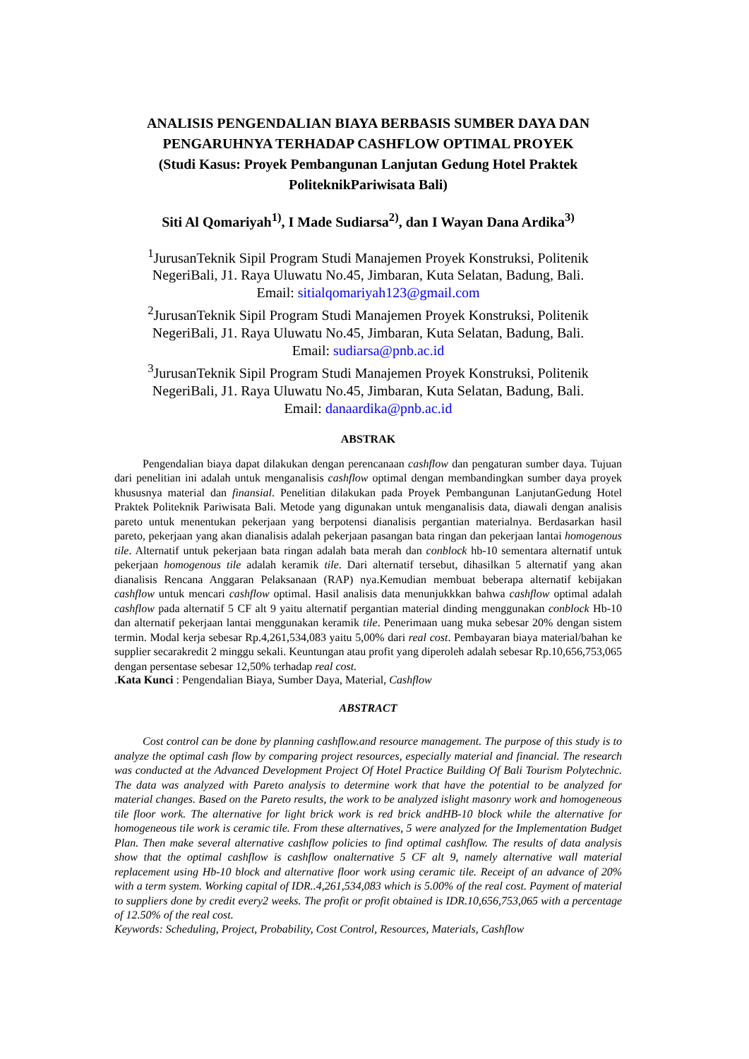ANALISIS PENGENDALIAN BIAYA BERBASIS SUMBER DAYA DAN PENGARUHNYA TERHADAP CASHFLOW OPTIMAL PROYEK
(Studi Kasus: Proyek Pembangunan Lanjutan Gedung Hotel Praktek PoliteknikPariwisata Bali)
Siti Al Qomariyah<sup>1)</sup>, I Made Sudiarsa<sup>2)</sup>, dan I Wayan Dana Ardika<sup>3)</sup>
<sup>1</sup> JurusanTeknik Sipil Program Studi Manajemen Proyek Konstruksi, Politenik NegeriBali, J1. Raya Uluwatu No.45, Jimbaran, Kuta Selatan, Badung, Bali.
Email: sitialqomariyah123@gmail.com
<sup>2</sup> JurusanTeknik Sipil Program Studi Manajemen Proyek Konstruksi, Politenik NegeriBali, J1. Raya Uluwatu No.45, Jimbaran, Kuta Selatan, Badung, Bali.
Email: sudiarsa@pnb.ac.id
<sup>3</sup> JurusanTeknik Sipil Program Studi Manajemen Proyek Konstruksi, Politenik NegeriBali, J1. Raya Uluwatu No.45, Jimbaran, Kuta Selatan, Badung, Bali.
Email: danaardika@pnb.ac.id
ABSTRAK
Pengendalian biaya dapat dilakukan dengan perencanaan cashflow dan pengaturan sumber daya. Tujuan dari penelitian ini adalah untuk menganalisis cashflow optimal dengan membandingkan sumber daya proyek khususnya material dan finansial. Penelitian dilakukan pada Proyek Pembangunan LanjutanGedung Hotel Praktek Politeknik Pariwisata Bali. Metode yang digunakan untuk menganalisis data, diawali dengan analisis pareto untuk menentukan pekerjaan yang berpotensi dianalisis pergantian materialnya. Berdasarkan hasil pareto, pekerjaan yang akan dianalisis adalah pekerjaan pasangan bata ringan dan pekerjaan lantai homogenous tile. Alternatif untuk pekerjaan bata ringan adalah bata merah dan conblock hb-10 sementara alternatif untuk pekerjaan homogenous tile adalah keramik tile. Dari alternatif tersebut, dihasilkan 5 alternatif yang akan dianalisis Rencana Anggaran Pelaksanaan (RAP) nya.Kemudian membuat beberapa alternatif kebijakan cashflow untuk mencari cashflow optimal. Hasil analisis data menunjukkkan bahwa cashflow optimal adalah cashflow pada alternatif 5 CF alt 9 yaitu alternatif pergantian material dinding menggunakan conblock Hb-10 dan alternatif pekerjaan lantai menggunakan keramik tile. Penerimaan uang muka sebesar 20% dengan sistem termin. Modal kerja sebesar Rp.4,261,534,083 yaitu 5,00% dari real cost. Pembayaran biaya material/bahan ke supplier secarakredit 2 minggu sekali. Keuntungan atau profit yang diperoleh adalah sebesar Rp.10,656,753,065 dengan persentase sebesar 12,50% terhadap real cost.
.Kata Kunci : Pengendalian Biaya, Sumber Daya, Material, Cashflow
ABSTRACT
Cost control can be done by planning cashflow.and resource management. The purpose of this study is to analyze the optimal cash flow by comparing project resources, especially material and financial. The research was conducted at the Advanced Development Project Of Hotel Practice Building Of Bali Tourism Polytechnic. The data was analyzed with Pareto analysis to determine work that have the potential to be analyzed for material changes. Based on the Pareto results, the work to be analyzed islight masonry work and homogeneous tile floor work. The alternative for light brick work is red brick andHB-10 block while the alternative for homogeneous tile work is ceramic tile. From these alternatives, 5 were analyzed for the Implementation Budget Plan. Then make several alternative cashflow policies to find optimal cashflow. The results of data analysis show that the optimal cashflow is cashflow onalternative 5 CF alt 9, namely alternative wall material replacement using Hb-10 block and alternative floor work using ceramic tile. Receipt of an advance of 20% with a term system. Working capital of IDR..4,261,534,083 which is 5.00% of the real cost. Payment of material to suppliers done by credit every2 weeks. The profit or profit obtained is IDR.10,656,753,065 with a percentage of 12.50% of the real cost.
Keywords: Scheduling, Project, Probability, Cost Control, Resources, Materials, Cashflow